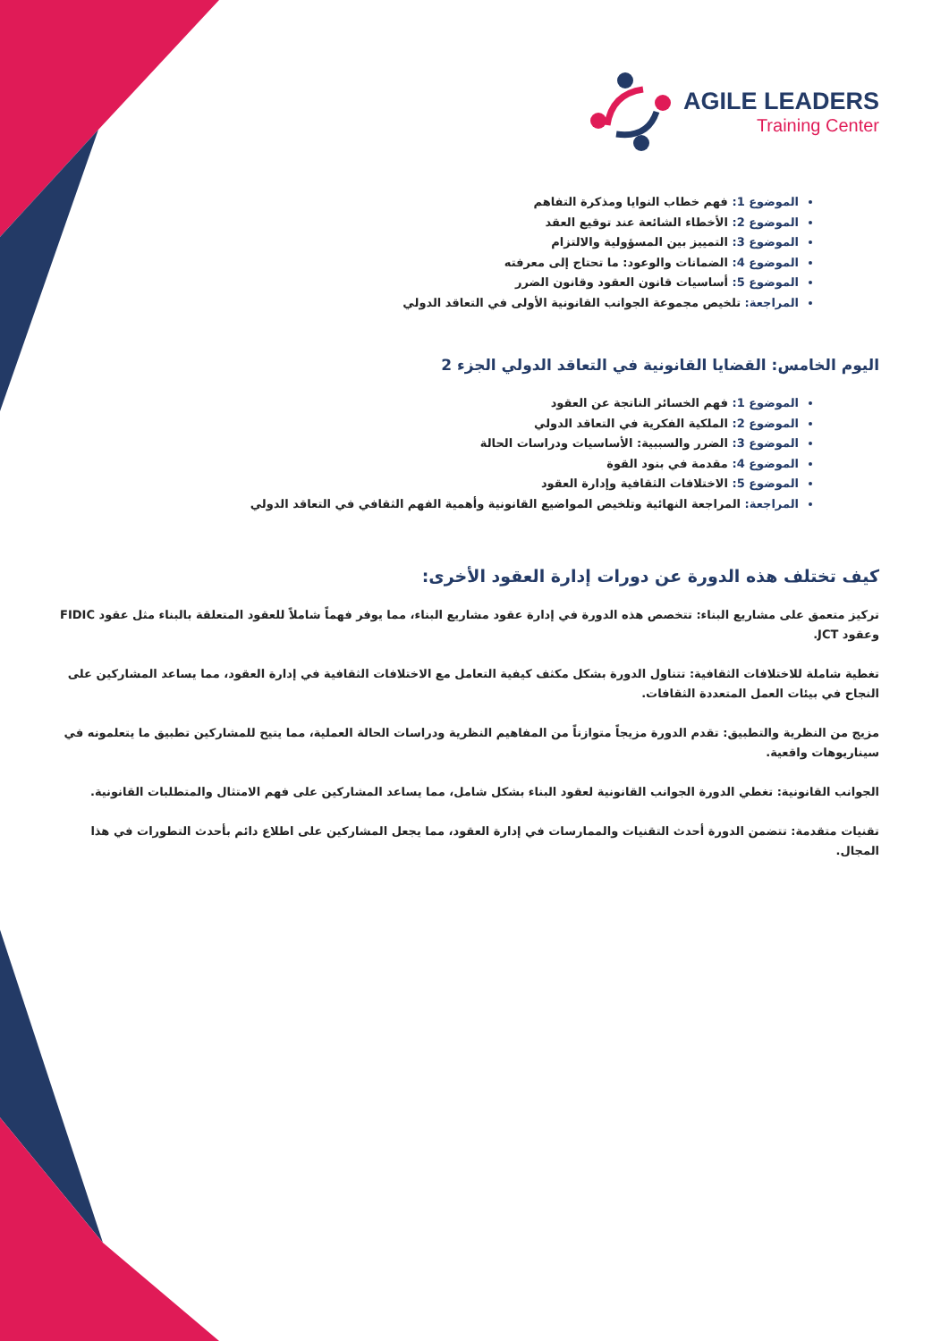AGILE LEADERS
Training Center
الموضوع 1: فهم خطاب النوايا ومذكرة التفاهم
الموضوع 2: الأخطاء الشائعة عند توقيع العقد
الموضوع 3: التمييز بين المسؤولية والالتزام
الموضوع 4: الضمانات والوعود: ما تحتاج إلى معرفته
الموضوع 5: أساسيات قانون العقود وقانون الضرر
المراجعة: تلخيص مجموعة الجوانب القانونية الأولى في التعاقد الدولي
اليوم الخامس: القضايا القانونية في التعاقد الدولي الجزء 2
الموضوع 1: فهم الخسائر الناتجة عن العقود
الموضوع 2: الملكية الفكرية في التعاقد الدولي
الموضوع 3: الضرر والسببية: الأساسيات ودراسات الحالة
الموضوع 4: مقدمة في بنود القوة
الموضوع 5: الاختلافات الثقافية وإدارة العقود
المراجعة: المراجعة النهائية وتلخيص المواضيع القانونية وأهمية الفهم الثقافي في التعاقد الدولي
كيف تختلف هذه الدورة عن دورات إدارة العقود الأخرى:
تركيز متعمق على مشاريع البناء: تتخصص هذه الدورة في إدارة عقود مشاريع البناء، مما يوفر فهماً شاملاً للعقود المتعلقة بالبناء مثل عقود FIDIC وعقود JCT.
تغطية شاملة للاختلافات الثقافية: تتناول الدورة بشكل مكثف كيفية التعامل مع الاختلافات الثقافية في إدارة العقود، مما يساعد المشاركين على النجاح في بيئات العمل المتعددة الثقافات.
مزيج من النظرية والتطبيق: تقدم الدورة مزيجاً متوازناً من المفاهيم النظرية ودراسات الحالة العملية، مما يتيح للمشاركين تطبيق ما يتعلمونه في سيناريوهات واقعية.
الجوانب القانونية: تغطي الدورة الجوانب القانونية لعقود البناء بشكل شامل، مما يساعد المشاركين على فهم الامتثال والمتطلبات القانونية.
تقنيات متقدمة: تتضمن الدورة أحدث التقنيات والممارسات في إدارة العقود، مما يجعل المشاركين على اطلاع دائم بأحدث التطورات في هذا المجال.